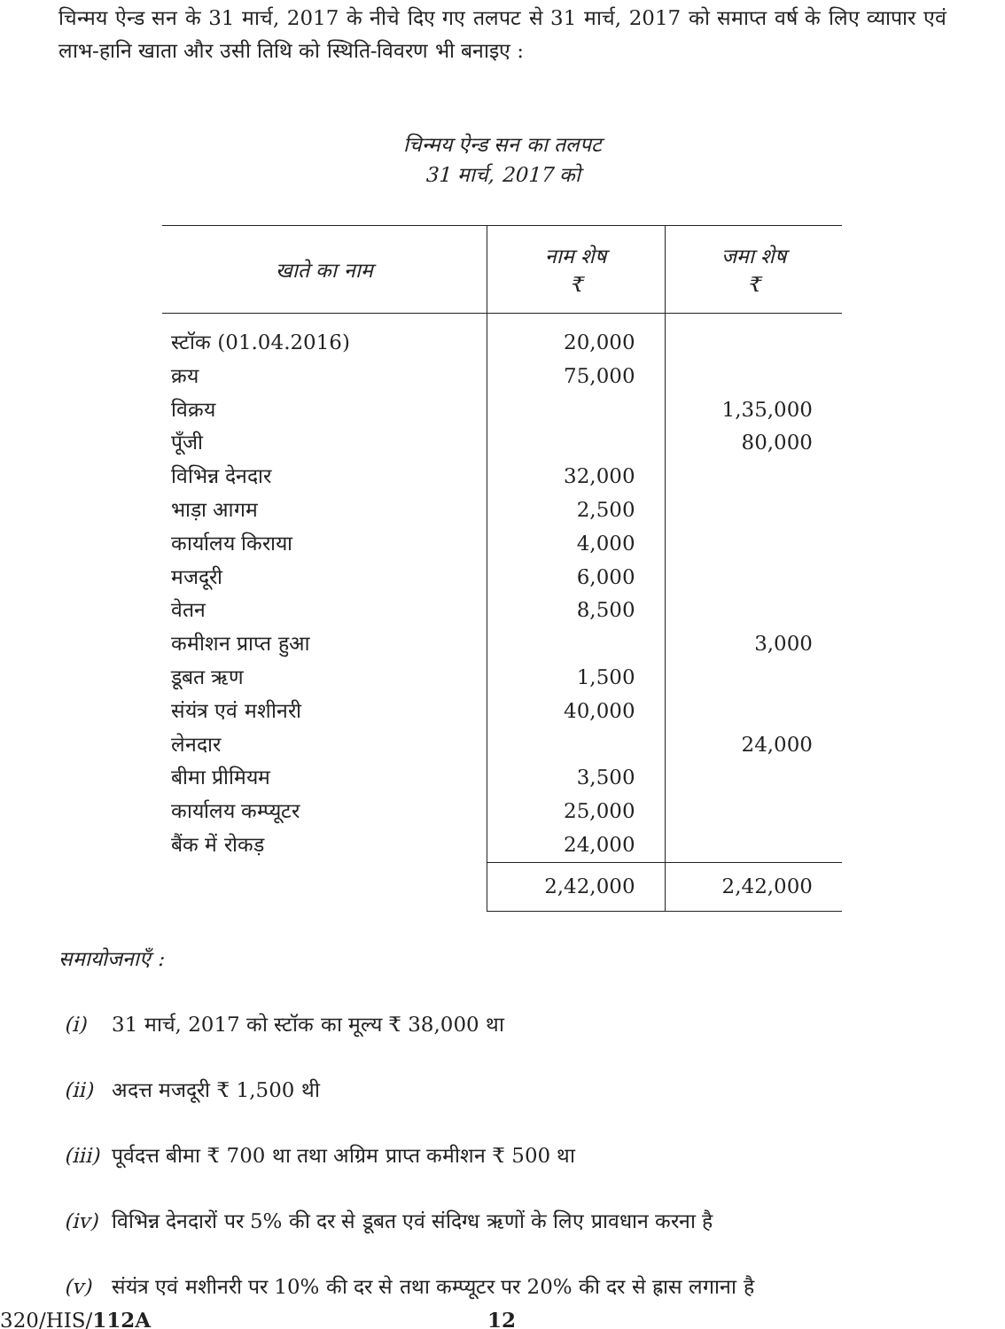चिन्मय ऐन्ड सन के 31 मार्च, 2017 के नीचे दिए गए तलपट से 31 मार्च, 2017 को समाप्त वर्ष के लिए व्यापार एवं लाभ-हानि खाता और उसी तिथि को स्थिति-विवरण भी बनाइए :
चिन्मय ऐन्ड सन का तलपट
31 मार्च, 2017 को
| खाते का नाम | नाम शेष ₹ | जमा शेष ₹ |
| --- | --- | --- |
| स्टॉक (01.04.2016) | 20,000 | |
| क्रय | 75,000 | |
| विक्रय | | 1,35,000 |
| पूँजी | | 80,000 |
| विभिन्न देनदार | 32,000 | |
| भाड़ा आगम | 2,500 | |
| कार्यालय किराया | 4,000 | |
| मजदूरी | 6,000 | |
| वेतन | 8,500 | |
| कमीशन प्राप्त हुआ | | 3,000 |
| डूबत ऋण | 1,500 | |
| संयंत्र एवं मशीनरी | 40,000 | |
| लेनदार | | 24,000 |
| बीमा प्रीमियम | 3,500 | |
| कार्यालय कम्प्यूटर | 25,000 | |
| बैंक में रोकड़ | 24,000 | |
| | 2,42,000 | 2,42,000 |
समायोजनाएँ :
(i) 31 मार्च, 2017 को स्टॉक का मूल्य ₹ 38,000 था
(ii) अदत्त मजदूरी ₹ 1,500 थी
(iii) पूर्वदत्त बीमा ₹ 700 था तथा अग्रिम प्राप्त कमीशन ₹ 500 था
(iv) विभिन्न देनदारों पर 5% की दर से डूबत एवं संदिग्ध ऋणों के लिए प्रावधान करना है
(v) संयंत्र एवं मशीनरी पर 10% की दर से तथा कम्प्यूटर पर 20% की दर से ह्रास लगाना है
320/HIS/112A 12